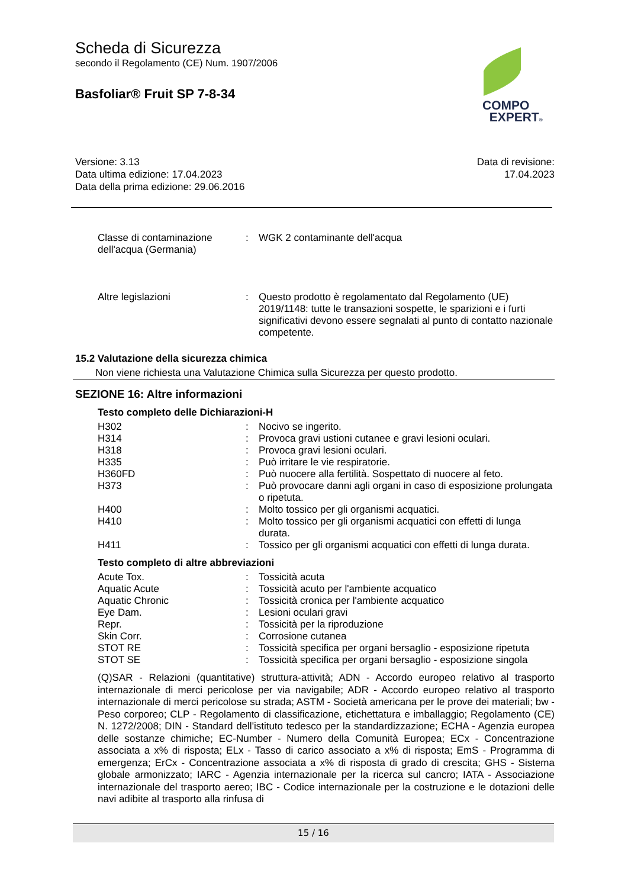Scheda di Sicurezza
secondo il Regolamento (CE) Num. 1907/2006
Basfoliar® Fruit SP 7-8-34
COMPO
EXPERT®
Versione: 3.13
Data ultima edizione: 17.04.2023
Data della prima edizione: 29.06.2016
Data di revisione:
17.04.2023
| Classe di contaminazione dell'acqua (Germania) | : | WGK 2 contaminante dell'acqua |
| Altre legislazioni | : | Questo prodotto è regolamentato dal Regolamento (UE) 2019/1148: tutte le transazioni sospette, le sparizioni e i furti significativi devono essere segnalati al punto di contatto nazionale competente. |
15.2 Valutazione della sicurezza chimica
Non viene richiesta una Valutazione Chimica sulla Sicurezza per questo prodotto.
SEZIONE 16: Altre informazioni
Testo completo delle Dichiarazioni-H
| H302 | : | Nocivo se ingerito. |
| H314 | : | Provoca gravi ustioni cutanee e gravi lesioni oculari. |
| H318 | : | Provoca gravi lesioni oculari. |
| H335 | : | Può irritare le vie respiratorie. |
| H360FD | : | Può nuocere alla fertilità. Sospettato di nuocere al feto. |
| H373 | : | Può provocare danni agli organi in caso di esposizione prolungata o ripetuta. |
| H400 | : | Molto tossico per gli organismi acquatici. |
| H410 | : | Molto tossico per gli organismi acquatici con effetti di lunga durata. |
| H411 | : | Tossico per gli organismi acquatici con effetti di lunga durata. |
Testo completo di altre abbreviazioni
| Acute Tox. | : | Tossicità acuta |
| Aquatic Acute | : | Tossicità acuto per l'ambiente acquatico |
| Aquatic Chronic | : | Tossicità cronica per l'ambiente acquatico |
| Eye Dam. | : | Lesioni oculari gravi |
| Repr. | : | Tossicità per la riproduzione |
| Skin Corr. | : | Corrosione cutanea |
| STOT RE | : | Tossicità specifica per organi bersaglio - esposizione ripetuta |
| STOT SE | : | Tossicità specifica per organi bersaglio - esposizione singola |
(Q)SAR - Relazioni (quantitative) struttura-attività; ADN - Accordo europeo relativo al trasporto internazionale di merci pericolose per via navigabile; ADR - Accordo europeo relativo al trasporto internazionale di merci pericolose su strada; ASTM - Società americana per le prove dei materiali; bw - Peso corporeo; CLP - Regolamento di classificazione, etichettatura e imballaggio; Regolamento (CE) N. 1272/2008; DIN - Standard dell'istituto tedesco per la standardizzazione; ECHA - Agenzia europea delle sostanze chimiche; EC-Number - Numero della Comunità Europea; ECx - Concentrazione associata a x% di risposta; ELx - Tasso di carico associato a x% di risposta; EmS - Programma di emergenza; ErCx - Concentrazione associata a x% di risposta di grado di crescita; GHS - Sistema globale armonizzato; IARC - Agenzia internazionale per la ricerca sul cancro; IATA - Associazione internazionale del trasporto aereo; IBC - Codice internazionale per la costruzione e le dotazioni delle navi adibite al trasporto alla rinfusa di
15 / 16